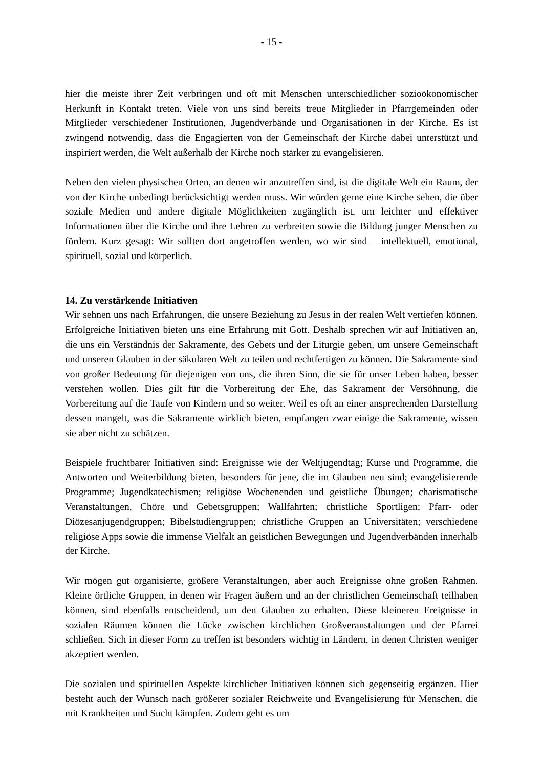- 15 -
hier die meiste ihrer Zeit verbringen und oft mit Menschen unterschiedlicher sozioökonomischer Herkunft in Kontakt treten. Viele von uns sind bereits treue Mitglieder in Pfarrgemeinden oder Mitglieder verschiedener Institutionen, Jugendverbände und Organisationen in der Kirche. Es ist zwingend notwendig, dass die Engagierten von der Gemeinschaft der Kirche dabei unterstützt und inspiriert werden, die Welt außerhalb der Kirche noch stärker zu evangelisieren.
Neben den vielen physischen Orten, an denen wir anzutreffen sind, ist die digitale Welt ein Raum, der von der Kirche unbedingt berücksichtigt werden muss. Wir würden gerne eine Kirche sehen, die über soziale Medien und andere digitale Möglichkeiten zugänglich ist, um leichter und effektiver Informationen über die Kirche und ihre Lehren zu verbreiten sowie die Bildung junger Menschen zu fördern. Kurz gesagt: Wir sollten dort angetroffen werden, wo wir sind – intellektuell, emotional, spirituell, sozial und körperlich.
14. Zu verstärkende Initiativen
Wir sehnen uns nach Erfahrungen, die unsere Beziehung zu Jesus in der realen Welt vertiefen können. Erfolgreiche Initiativen bieten uns eine Erfahrung mit Gott. Deshalb sprechen wir auf Initiativen an, die uns ein Verständnis der Sakramente, des Gebets und der Liturgie geben, um unsere Gemeinschaft und unseren Glauben in der säkularen Welt zu teilen und rechtfertigen zu können. Die Sakramente sind von großer Bedeutung für diejenigen von uns, die ihren Sinn, die sie für unser Leben haben, besser verstehen wollen. Dies gilt für die Vorbereitung der Ehe, das Sakrament der Versöhnung, die Vorbereitung auf die Taufe von Kindern und so weiter. Weil es oft an einer ansprechenden Darstellung dessen mangelt, was die Sakramente wirklich bieten, empfangen zwar einige die Sakramente, wissen sie aber nicht zu schätzen.
Beispiele fruchtbarer Initiativen sind: Ereignisse wie der Weltjugendtag; Kurse und Programme, die Antworten und Weiterbildung bieten, besonders für jene, die im Glauben neu sind; evangelisierende Programme; Jugendkatechismen; religiöse Wochenenden und geistliche Übungen; charismatische Veranstaltungen, Chöre und Gebetsgruppen; Wallfahrten; christliche Sportligen; Pfarr- oder Diözesanjugendgruppen; Bibelstudiengruppen; christliche Gruppen an Universitäten; verschiedene religiöse Apps sowie die immense Vielfalt an geistlichen Bewegungen und Jugendverbänden innerhalb der Kirche.
Wir mögen gut organisierte, größere Veranstaltungen, aber auch Ereignisse ohne großen Rahmen. Kleine örtliche Gruppen, in denen wir Fragen äußern und an der christlichen Gemeinschaft teilhaben können, sind ebenfalls entscheidend, um den Glauben zu erhalten. Diese kleineren Ereignisse in sozialen Räumen können die Lücke zwischen kirchlichen Großveranstaltungen und der Pfarrei schließen. Sich in dieser Form zu treffen ist besonders wichtig in Ländern, in denen Christen weniger akzeptiert werden.
Die sozialen und spirituellen Aspekte kirchlicher Initiativen können sich gegenseitig ergänzen. Hier besteht auch der Wunsch nach größerer sozialer Reichweite und Evangelisierung für Menschen, die mit Krankheiten und Sucht kämpfen. Zudem geht es um